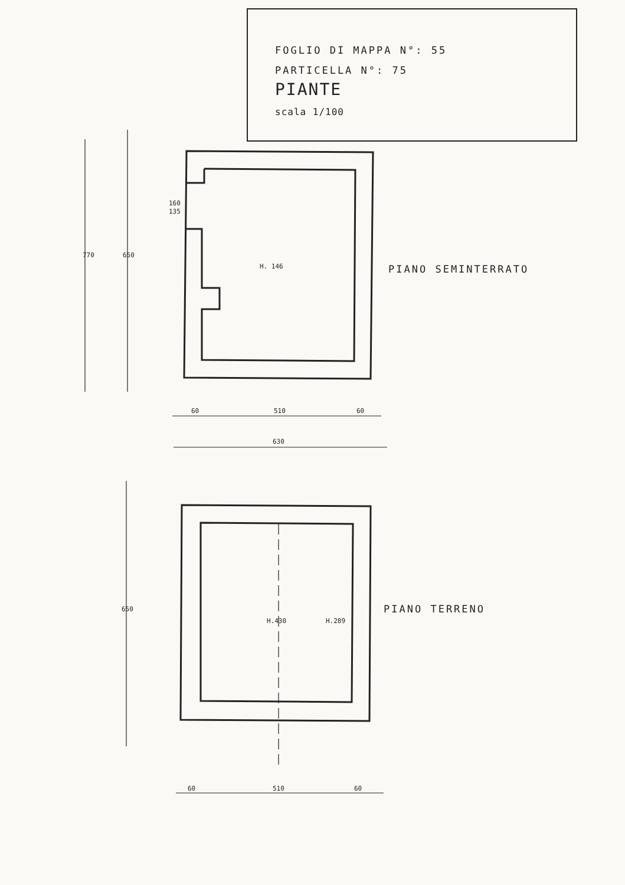FOGLIO DI MAPPA N°: 55
PARTICELLA N°: 75
PIANTE
scala 1/100
H. 146
H.430
H.289
60
510
60
630
160
135
60
510
60
650
770
650
PIANO SEMINTERRATO
PIANO TERRENO